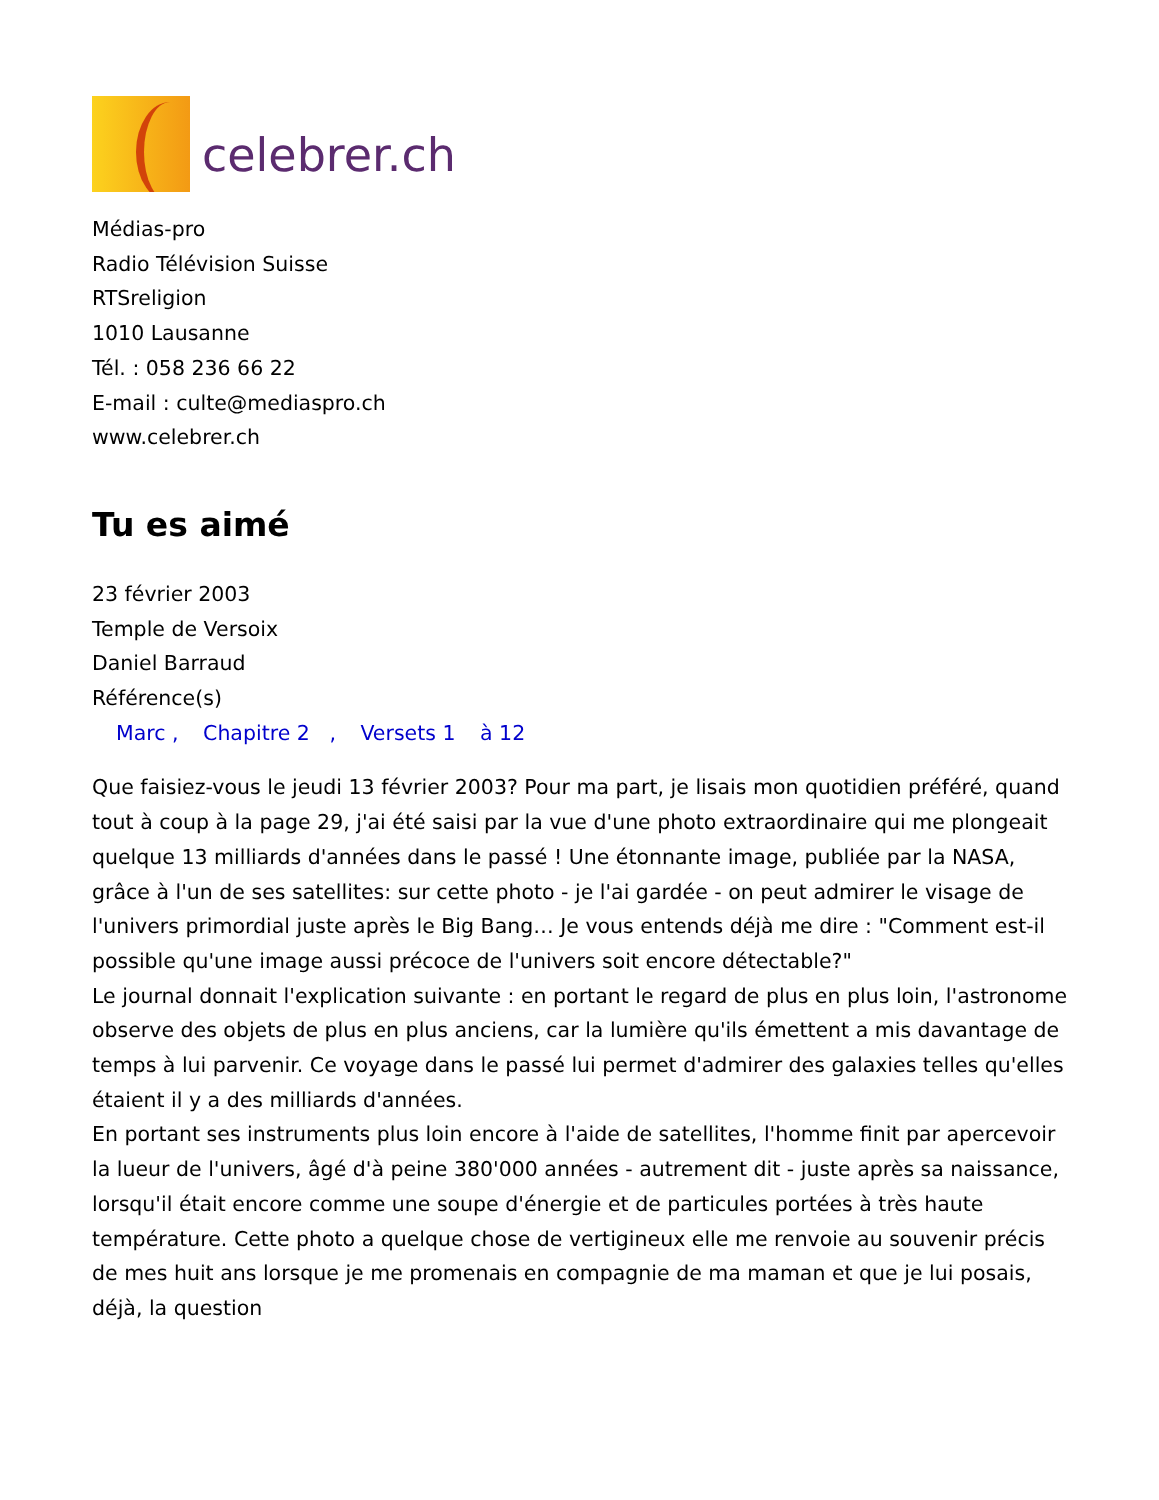celebrer.ch
Médias-pro
Radio Télévision Suisse
RTSreligion
1010 Lausanne
Tél. : 058 236 66 22
E-mail : culte@mediaspro.ch
www.celebrer.ch
Tu es aimé
23 février 2003
Temple de Versoix
Daniel Barraud
Référence(s)
Marc , Chapitre 2 , Versets 1 à 12
Que faisiez-vous le jeudi 13 février 2003? Pour ma part, je lisais mon quotidien préféré, quand tout à coup à la page 29, j'ai été saisi par la vue d'une photo extraordinaire qui me plongeait quelque 13 milliards d'années dans le passé ! Une étonnante image, publiée par la NASA, grâce à l'un de ses satellites: sur cette photo - je l'ai gardée - on peut admirer le visage de l'univers primordial juste après le Big Bang… Je vous entends déjà me dire : "Comment est-il possible qu'une image aussi précoce de l'univers soit encore détectable?"
Le journal donnait l'explication suivante : en portant le regard de plus en plus loin, l'astronome observe des objets de plus en plus anciens, car la lumière qu'ils émettent a mis davantage de temps à lui parvenir. Ce voyage dans le passé lui permet d'admirer des galaxies telles qu'elles étaient il y a des milliards d'années.
En portant ses instruments plus loin encore à l'aide de satellites, l'homme finit par apercevoir la lueur de l'univers, âgé d'à peine 380'000 années - autrement dit - juste après sa naissance, lorsqu'il était encore comme une soupe d'énergie et de particules portées à très haute température. Cette photo a quelque chose de vertigineux elle me renvoie au souvenir précis de mes huit ans lorsque je me promenais en compagnie de ma maman et que je lui posais, déjà, la question